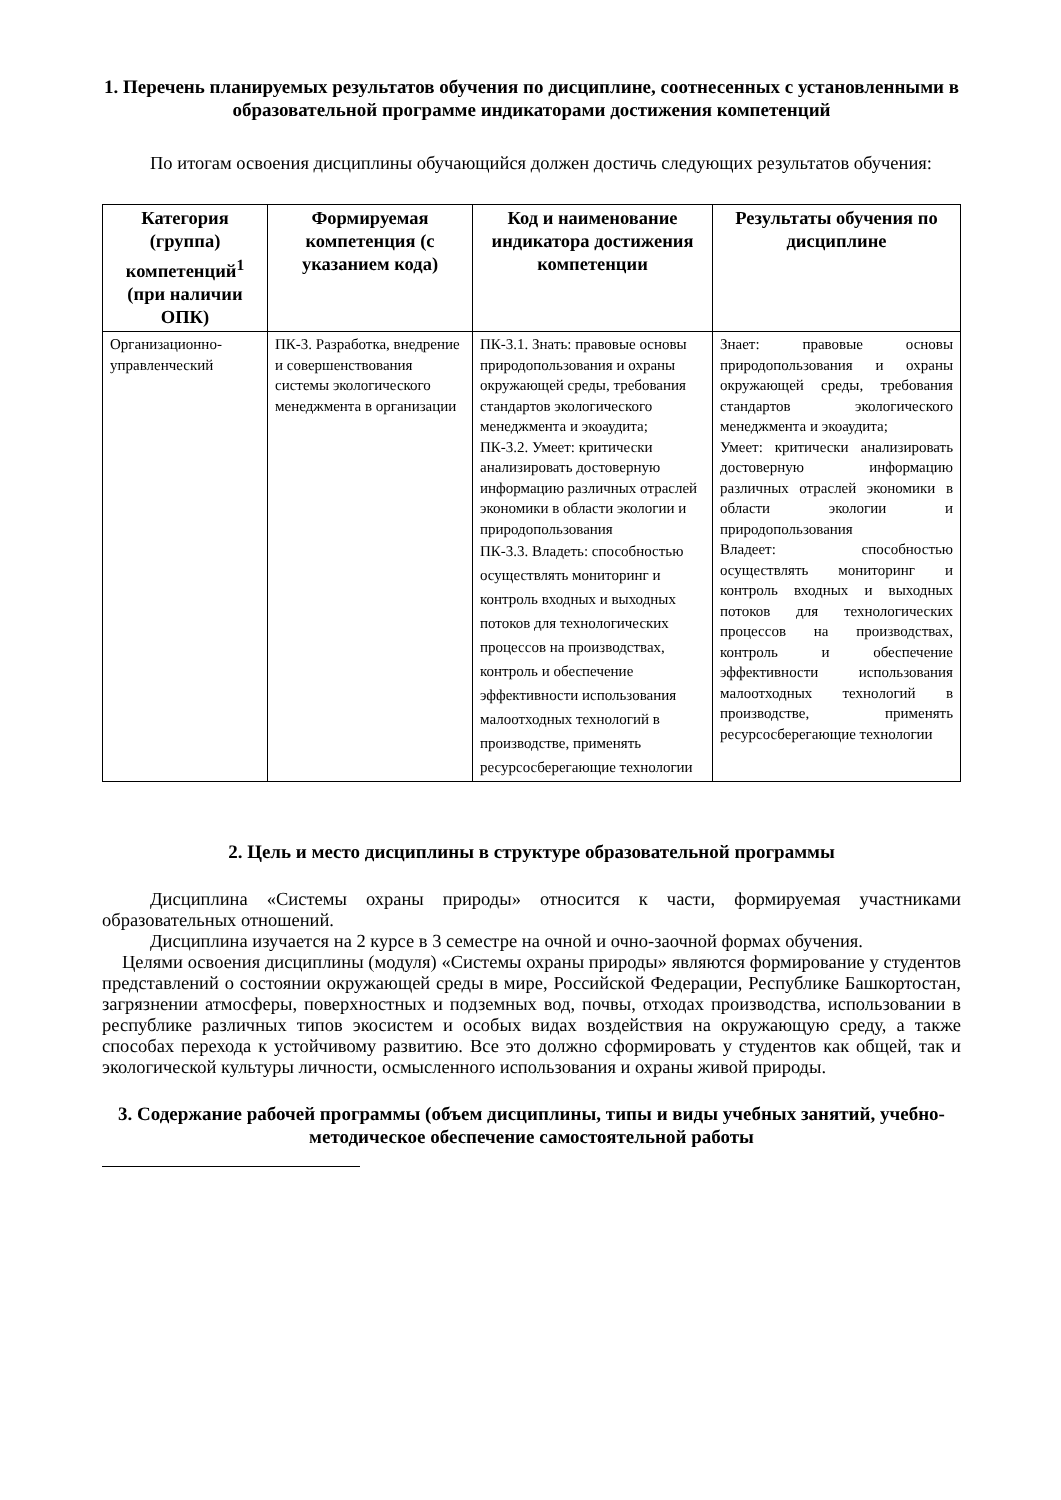1. Перечень планируемых результатов обучения по дисциплине, соотнесенных с установленными в образовательной программе индикаторами достижения компетенций
По итогам освоения дисциплины обучающийся должен достичь следующих результатов обучения:
| Категория (группа) компетенций<sup>1</sup> (при наличии ОПК) | Формируемая компетенция (с указанием кода) | Код и наименование индикатора достижения компетенции | Результаты обучения по дисциплине |
| --- | --- | --- | --- |
| Организационно-управленческий | ПК-3. Разработка, внедрение и совершенствования системы экологического менеджмента в организации | ПК-3.1. Знать: правовые основы природопользования и охраны окружающей среды, требования стандартов экологического менеджмента и экоаудита; ПК-3.2. Умеет: критически анализировать достоверную информацию различных отраслей экономики в области экологии и природопользования ПК-3.3. Владеть: способностью осуществлять мониторинг и контроль входных и выходных потоков для технологических процессов на производствах, контроль и обеспечение эффективности использования малоотходных технологий в производстве, применять ресурсосберегающие технологии | Знает: правовые основы природопользования и охраны окружающей среды, требования стандартов экологического менеджмента и экоаудита; Умеет: критически анализировать достоверную информацию различных отраслей экономики в области экологии и природопользования Владеет: способностью осуществлять мониторинг и контроль входных и выходных потоков для технологических процессов на производствах, контроль и обеспечение эффективности использования малоотходных технологий в производстве, применять ресурсосберегающие технологии |
2. Цель и место дисциплины в структуре образовательной программы
Дисциплина «Системы охраны природы» относится к части, формируемая участниками образовательных отношений.
Дисциплина изучается на 2 курсе в 3 семестре на очной и очно-заочной формах обучения.
Целями освоения дисциплины (модуля) «Системы охраны природы» являются формирование у студентов представлений о состоянии окружающей среды в мире, Российской Федерации, Республике Башкортостан, загрязнении атмосферы, поверхностных и подземных вод, почвы, отходах производства, использовании в республике различных типов экосистем и особых видах воздействия на окружающую среду, а также способах перехода к устойчивому развитию. Все это должно сформировать у студентов как общей, так и экологической культуры личности, осмысленного использования и охраны живой природы.
3. Содержание рабочей программы (объем дисциплины, типы и виды учебных занятий, учебно-методическое обеспечение самостоятельной работы